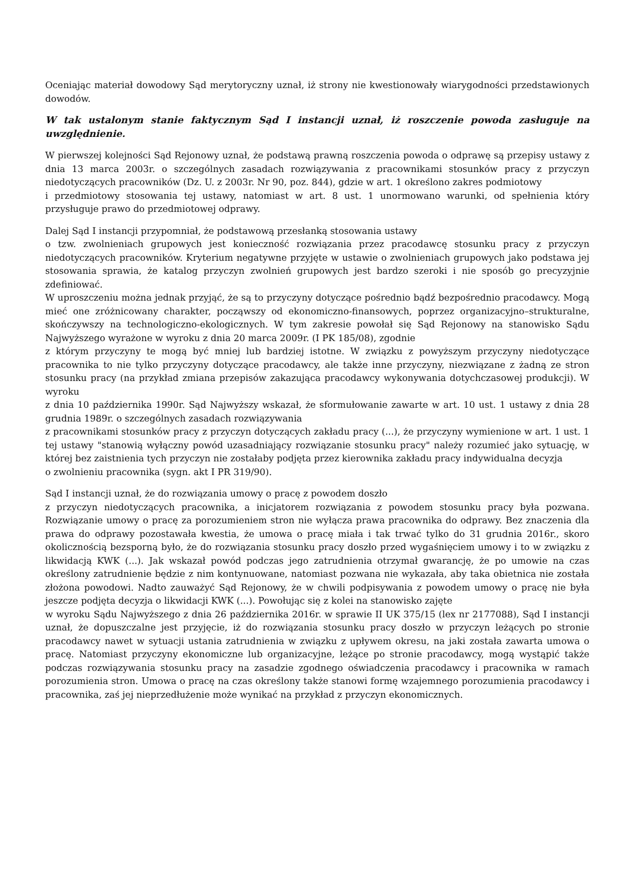Oceniając materiał dowodowy Sąd merytoryczny uznał, iż strony nie kwestionowały wiarygodności przedstawionych dowodów.
W tak ustalonym stanie faktycznym Sąd I instancji uznał, iż roszczenie powoda zasługuje na uwzględnienie.
W pierwszej kolejności Sąd Rejonowy uznał, że podstawą prawną roszczenia powoda o odprawę są przepisy ustawy z dnia 13 marca 2003r. o szczególnych zasadach rozwiązywania z pracownikami stosunków pracy z przyczyn niedotyczących pracowników (Dz. U. z 2003r. Nr 90, poz. 844), gdzie w art. 1 określono zakres podmiotowy
i przedmiotowy stosowania tej ustawy, natomiast w art. 8 ust. 1 unormowano warunki, od spełnienia który przysługuje prawo do przedmiotowej odprawy.
Dalej Sąd I instancji przypomniał, że podstawową przesłanką stosowania ustawy
o tzw. zwolnieniach grupowych jest konieczność rozwiązania przez pracodawcę stosunku pracy z przyczyn niedotyczących pracowników. Kryterium negatywne przyjęte w ustawie o zwolnieniach grupowych jako podstawa jej stosowania sprawia, że katalog przyczyn zwolnień grupowych jest bardzo szeroki i nie sposób go precyzyjnie zdefiniować.
W uproszczeniu można jednak przyjąć, że są to przyczyny dotyczące pośrednio bądź bezpośrednio pracodawcy. Mogą mieć one zróżnicowany charakter, począwszy od ekonomiczno-finansowych, poprzez organizacyjno–strukturalne, skończywszy na technologiczno-ekologicznych. W tym zakresie powołał się Sąd Rejonowy na stanowisko Sądu Najwyższego wyrażone w wyroku z dnia 20 marca 2009r. (I PK 185/08), zgodnie
z którym przyczyny te mogą być mniej lub bardziej istotne. W związku z powyższym przyczyny niedotyczące pracownika to nie tylko przyczyny dotyczące pracodawcy, ale także inne przyczyny, niezwiązane z żadną ze stron stosunku pracy (na przykład zmiana przepisów zakazująca pracodawcy wykonywania dotychczasowej produkcji). W wyroku
z dnia 10 października 1990r. Sąd Najwyższy wskazał, że sformułowanie zawarte w art. 10 ust. 1 ustawy z dnia 28 grudnia 1989r. o szczególnych zasadach rozwiązywania
z pracownikami stosunków pracy z przyczyn dotyczących zakładu pracy (...), że przyczyny wymienione w art. 1 ust. 1 tej ustawy "stanowią wyłączny powód uzasadniający rozwiązanie stosunku pracy" należy rozumieć jako sytuację, w której bez zaistnienia tych przyczyn nie zostałaby podjęta przez kierownika zakładu pracy indywidualna decyzja
o zwolnieniu pracownika (sygn. akt I PR 319/90).
Sąd I instancji uznał, że do rozwiązania umowy o pracę z powodem doszło
z przyczyn niedotyczących pracownika, a inicjatorem rozwiązania z powodem stosunku pracy była pozwana. Rozwiązanie umowy o pracę za porozumieniem stron nie wyłącza prawa pracownika do odprawy. Bez znaczenia dla prawa do odprawy pozostawała kwestia, że umowa o pracę miała i tak trwać tylko do 31 grudnia 2016r., skoro okolicznością bezsporną było, że do rozwiązania stosunku pracy doszło przed wygaśnięciem umowy i to w związku z likwidacją KWK (...). Jak wskazał powód podczas jego zatrudnienia otrzymał gwarancję, że po umowie na czas określony zatrudnienie będzie z nim kontynuowane, natomiast pozwana nie wykazała, aby taka obietnica nie została złożona powodowi. Nadto zauważyć Sąd Rejonowy, że w chwili podpisywania z powodem umowy o pracę nie była jeszcze podjęta decyzja o likwidacji KWK (...). Powołując się z kolei na stanowisko zajęte
w wyroku Sądu Najwyższego z dnia 26 października 2016r. w sprawie II UK 375/15 (lex nr 2177088), Sąd I instancji uznał, że dopuszczalne jest przyjęcie, iż do rozwiązania stosunku pracy doszło w przyczyn leżących po stronie pracodawcy nawet w sytuacji ustania zatrudnienia w związku z upływem okresu, na jaki została zawarta umowa o pracę. Natomiast przyczyny ekonomiczne lub organizacyjne, leżące po stronie pracodawcy, mogą wystąpić także podczas rozwiązywania stosunku pracy na zasadzie zgodnego oświadczenia pracodawcy i pracownika w ramach porozumienia stron. Umowa o pracę na czas określony także stanowi formę wzajemnego porozumienia pracodawcy i pracownika, zaś jej nieprzedłużenie może wynikać na przykład z przyczyn ekonomicznych.